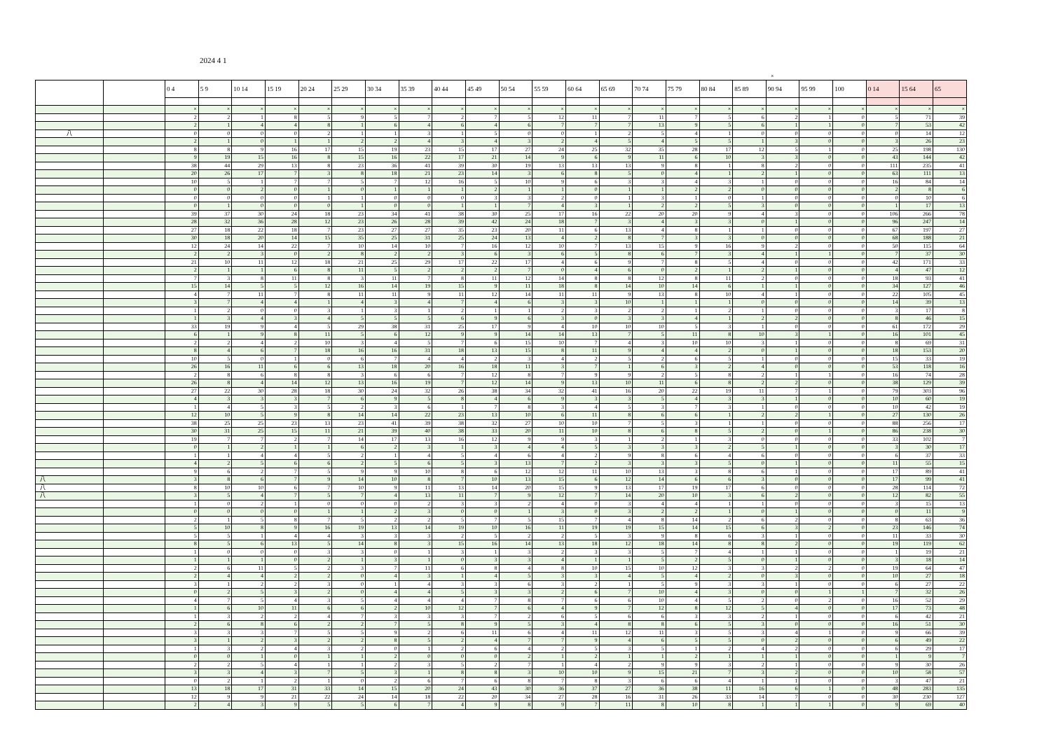2024 4 1
×
| | | 0 4 | 5 9 | 10 14 | 15 19 | 20 24 | 25 29 | 30 34 | 35 39 | 40 44 | 45 49 | 50 54 | 55 59 | 60 64 | 65 69 | 70 74 | 75 79 | 80 84 | 85 89 | 90 94 | 95 99 | 100 | 0 14 | 15 64 | 65 |
| --- | --- | --- | --- | --- | --- | --- | --- | --- | --- | --- | --- | --- | --- | --- | --- | --- | --- | --- | --- | --- | --- | --- | --- | --- | --- |
| | | × | × | × | × | × | × | × | × | × | × | × | × | × | × | × | × | × | × | × | × | × | × | × | × |
| | | 2 | 2 | 1 | 8 | 5 | 9 | 5 | 7 | 2 | 7 | 5 | 12 | 11 | 7 | 11 | 7 | 5 | 6 | 2 | 1 | 0 | 5 | 71 | 39 |
| | | 2 | 1 | 4 | 4 | 8 | 1 | 6 | 4 | 6 | 4 | 6 | 7 | 7 | 7 | 13 | 9 | 5 | 6 | 1 | 1 | 0 | 7 | 53 | 42 |
| 八 | | 0 | 0 | 0 | 0 | 2 | 1 | 1 | 3 | 1 | 5 | 0 | 0 | 1 | 2 | 5 | 4 | 1 | 0 | 0 | 0 | 0 | 0 | 14 | 12 |
| | | 2 | 1 | 0 | 1 | 1 | 2 | 2 | 4 | 3 | 4 | 3 | 2 | 4 | 5 | 4 | 5 | 5 | 1 | 3 | 0 | 0 | 3 | 26 | 23 |
| | | 8 | 8 | 9 | 16 | 17 | 15 | 19 | 23 | 15 | 17 | 27 | 24 | 25 | 32 | 35 | 28 | 17 | 12 | 5 | 1 | 0 | 25 | 198 | 130 |
| | | 9 | 19 | 15 | 16 | 8 | 15 | 16 | 22 | 17 | 21 | 14 | 9 | 6 | 9 | 11 | 6 | 10 | 3 | 3 | 0 | 0 | 43 | 144 | 42 |
| | | 38 | 44 | 29 | 13 | 8 | 23 | 36 | 41 | 39 | 30 | 19 | 13 | 13 | 13 | 9 | 8 | 1 | 8 | 2 | 0 | 0 | 111 | 235 | 41 |
| | | 20 | 26 | 17 | 7 | 3 | 8 | 18 | 21 | 23 | 14 | 3 | 6 | 8 | 5 | 0 | 4 | 1 | 2 | 1 | 0 | 0 | 63 | 111 | 13 |
| | | 10 | 5 | 1 | 7 | 7 | 5 | 7 | 12 | 16 | 5 | 10 | 9 | 6 | 3 | 3 | 4 | 3 | 1 | 0 | 0 | 0 | 16 | 84 | 14 |
| | | 0 | 0 | 2 | 0 | 1 | 0 | 1 | 1 | 1 | 2 | 1 | 1 | 0 | 1 | 1 | 2 | 2 | 0 | 0 | 0 | 0 | 2 | 8 | 6 |
| | | 0 | 0 | 0 | 0 | 1 | 1 | 0 | 0 | 0 | 3 | 3 | 2 | 0 | 1 | 3 | 1 | 0 | 1 | 0 | 0 | 0 | 0 | 10 | 6 |
| | | 0 | 1 | 0 | 0 | 0 | 1 | 0 | 0 | 1 | 1 | 7 | 4 | 3 | 1 | 2 | 2 | 5 | 3 | 0 | 0 | 0 | 1 | 17 | 13 |
| | | 39 | 37 | 30 | 24 | 18 | 23 | 34 | 41 | 38 | 30 | 25 | 17 | 16 | 22 | 20 | 20 | 9 | 4 | 3 | 0 | 0 | 106 | 266 | 78 |
| | | 28 | 32 | 36 | 28 | 12 | 23 | 26 | 28 | 39 | 42 | 24 | 18 | 7 | 3 | 4 | 3 | 3 | 0 | 1 | 0 | 0 | 96 | 247 | 14 |
| | | 27 | 18 | 22 | 18 | 7 | 23 | 27 | 27 | 35 | 23 | 20 | 11 | 6 | 13 | 4 | 8 | 1 | 1 | 0 | 0 | 0 | 67 | 197 | 27 |
| | | 30 | 18 | 20 | 14 | 15 | 35 | 25 | 31 | 25 | 24 | 13 | 4 | 2 | 8 | 7 | 3 | 3 | 0 | 0 | 0 | 0 | 68 | 188 | 21 |
| | | 12 | 24 | 14 | 22 | 7 | 10 | 14 | 10 | 7 | 16 | 12 | 10 | 7 | 13 | 15 | 9 | 16 | 9 | 2 | 0 | 0 | 50 | 115 | 64 |
| | | 2 | 2 | 3 | 0 | 2 | 8 | 2 | 2 | 3 | 6 | 3 | 6 | 5 | 8 | 6 | 7 | 3 | 4 | 1 | 1 | 0 | 7 | 37 | 30 |
| | | 21 | 10 | 11 | 12 | 18 | 21 | 25 | 29 | 17 | 22 | 17 | 4 | 6 | 9 | 7 | 8 | 5 | 4 | 0 | 0 | 0 | 42 | 171 | 33 |
| | | 2 | 1 | 1 | 6 | 8 | 11 | 5 | 2 | 2 | 2 | 7 | 0 | 4 | 6 | 0 | 2 | 1 | 2 | 1 | 0 | 0 | 4 | 47 | 12 |
| | | 7 | 3 | 8 | 11 | 8 | 3 | 11 | 7 | 8 | 11 | 12 | 14 | 8 | 8 | 12 | 8 | 11 | 2 | 0 | 0 | 0 | 18 | 93 | 41 |
| | | 15 | 14 | 5 | 5 | 12 | 16 | 14 | 19 | 15 | 9 | 11 | 18 | 8 | 14 | 10 | 14 | 6 | 1 | 1 | 0 | 0 | 34 | 127 | 46 |
| | | 4 | 7 | 11 | 7 | 8 | 11 | 11 | 9 | 11 | 12 | 14 | 11 | 11 | 9 | 13 | 8 | 10 | 4 | 1 | 0 | 0 | 22 | 105 | 45 |
| | | 3 | 7 | 4 | 4 | 1 | 4 | 3 | 4 | 7 | 4 | 6 | 3 | 3 | 10 | 1 | 1 | 1 | 0 | 0 | 0 | 0 | 14 | 39 | 13 |
| | | 1 | 2 | 0 | 0 | 3 | 1 | 3 | 1 | 2 | 1 | 1 | 2 | 3 | 2 | 2 | 1 | 2 | 1 | 0 | 0 | 0 | 3 | 17 | 8 |
| | | 1 | 3 | 4 | 3 | 4 | 5 | 5 | 5 | 6 | 9 | 6 | 3 | 0 | 3 | 3 | 4 | 1 | 2 | 2 | 0 | 0 | 8 | 46 | 15 |
| | | 33 | 19 | 9 | 4 | 5 | 29 | 38 | 31 | 25 | 17 | 9 | 4 | 10 | 10 | 10 | 5 | 3 | 1 | 0 | 0 | 0 | 61 | 172 | 29 |
| | | 6 | 1 | 9 | 8 | 11 | 5 | 6 | 12 | 9 | 9 | 14 | 14 | 13 | 7 | 5 | 11 | 8 | 10 | 3 | 1 | 0 | 16 | 101 | 45 |
| | | 2 | 2 | 4 | 2 | 10 | 3 | 4 | 5 | 7 | 6 | 15 | 10 | 7 | 4 | 3 | 10 | 10 | 3 | 1 | 0 | 0 | 8 | 69 | 31 |
| | | 8 | 4 | 6 | 7 | 18 | 16 | 16 | 31 | 18 | 13 | 15 | 8 | 11 | 9 | 4 | 4 | 2 | 0 | 1 | 0 | 0 | 18 | 153 | 20 |
| | | 10 | 5 | 0 | 1 | 0 | 6 | 7 | 4 | 4 | 2 | 3 | 4 | 2 | 5 | 2 | 6 | 5 | 1 | 0 | 0 | 0 | 15 | 33 | 19 |
| | | 26 | 16 | 11 | 6 | 6 | 13 | 18 | 20 | 16 | 18 | 11 | 3 | 7 | 1 | 6 | 3 | 2 | 4 | 0 | 0 | 0 | 53 | 118 | 16 |
| | | 2 | 8 | 6 | 8 | 8 | 3 | 6 | 6 | 7 | 12 | 8 | 7 | 9 | 9 | 2 | 5 | 8 | 2 | 1 | 1 | 0 | 16 | 74 | 28 |
| | | 26 | 8 | 4 | 14 | 12 | 13 | 16 | 19 | 7 | 12 | 14 | 9 | 13 | 10 | 11 | 6 | 8 | 2 | 2 | 0 | 0 | 38 | 129 | 39 |
| | | 27 | 22 | 30 | 28 | 18 | 30 | 24 | 32 | 26 | 38 | 34 | 32 | 41 | 16 | 20 | 22 | 19 | 11 | 7 | 1 | 0 | 79 | 303 | 96 |
| | | 4 | 3 | 3 | 3 | 7 | 6 | 9 | 5 | 8 | 4 | 6 | 9 | 3 | 3 | 5 | 4 | 3 | 3 | 1 | 0 | 0 | 10 | 60 | 19 |
| | | 1 | 4 | 5 | 3 | 5 | 2 | 3 | 6 | 1 | 7 | 8 | 3 | 4 | 5 | 3 | 7 | 3 | 1 | 0 | 0 | 0 | 10 | 42 | 19 |
| | | 12 | 10 | 5 | 9 | 8 | 14 | 14 | 22 | 23 | 13 | 10 | 6 | 11 | 8 | 6 | 6 | 1 | 2 | 2 | 1 | 0 | 27 | 130 | 26 |
| | | 38 | 25 | 25 | 23 | 13 | 23 | 41 | 39 | 38 | 32 | 27 | 10 | 10 | 7 | 5 | 3 | 1 | 1 | 0 | 0 | 0 | 88 | 256 | 17 |
| | | 30 | 31 | 25 | 15 | 11 | 21 | 39 | 40 | 38 | 33 | 20 | 11 | 10 | 8 | 6 | 8 | 5 | 2 | 0 | 1 | 0 | 86 | 238 | 30 |
| | | 19 | 7 | 7 | 2 | 7 | 14 | 17 | 13 | 16 | 12 | 9 | 9 | 3 | 1 | 2 | 1 | 3 | 0 | 0 | 0 | 0 | 33 | 102 | 7 |
| | | 0 | 1 | 2 | 1 | 1 | 6 | 2 | 3 | 1 | 3 | 4 | 4 | 5 | 3 | 3 | 3 | 2 | 5 | 1 | 0 | 0 | 3 | 30 | 17 |
| | | 1 | 1 | 4 | 4 | 5 | 2 | 1 | 4 | 5 | 4 | 6 | 4 | 2 | 9 | 8 | 6 | 4 | 6 | 0 | 0 | 0 | 6 | 37 | 33 |
| | | 4 | 2 | 5 | 6 | 6 | 2 | 5 | 6 | 5 | 3 | 13 | 7 | 2 | 3 | 3 | 3 | 5 | 0 | 1 | 0 | 0 | 11 | 55 | 15 |
| | | 9 | 6 | 2 | 7 | 5 | 9 | 9 | 10 | 8 | 6 | 12 | 12 | 11 | 10 | 13 | 3 | 8 | 6 | 1 | 0 | 0 | 17 | 89 | 41 |
| 八 | | 3 | 8 | 6 | 7 | 9 | 14 | 10 | 8 | 7 | 10 | 13 | 15 | 6 | 12 | 14 | 6 | 6 | 3 | 0 | 0 | 0 | 17 | 99 | 41 |
| 八 | | 8 | 10 | 10 | 6 | 7 | 10 | 9 | 11 | 13 | 14 | 20 | 15 | 9 | 13 | 17 | 19 | 17 | 6 | 0 | 0 | 0 | 28 | 114 | 72 |
| 八 | | 3 | 5 | 4 | 7 | 5 | 7 | 4 | 13 | 11 | 7 | 9 | 12 | 7 | 14 | 20 | 10 | 3 | 6 | 2 | 0 | 0 | 12 | 82 | 55 |
| | | 1 | 0 | 2 | 1 | 0 | 0 | 0 | 2 | 3 | 3 | 2 | 4 | 0 | 3 | 4 | 4 | 1 | 1 | 0 | 0 | 0 | 3 | 15 | 13 |
| | | 0 | 0 | 0 | 0 | 1 | 1 | 2 | 3 | 0 | 0 | 1 | 3 | 0 | 3 | 2 | 2 | 1 | 0 | 1 | 0 | 0 | 0 | 11 | 9 |
| | | 2 | 1 | 5 | 8 | 7 | 5 | 2 | 2 | 5 | 7 | 5 | 15 | 7 | 4 | 8 | 14 | 2 | 6 | 2 | 0 | 0 | 8 | 63 | 36 |
| | | 5 | 10 | 8 | 9 | 16 | 19 | 13 | 14 | 19 | 10 | 16 | 11 | 19 | 19 | 15 | 14 | 15 | 6 | 3 | 2 | 0 | 23 | 146 | 74 |
| | | 5 | 5 | 1 | 4 | 4 | 3 | 3 | 3 | 2 | 5 | 2 | 2 | 5 | 3 | 9 | 8 | 6 | 3 | 1 | 0 | 0 | 11 | 33 | 30 |
| | | 8 | 5 | 6 | 13 | 5 | 14 | 8 | 3 | 15 | 16 | 14 | 13 | 18 | 12 | 18 | 14 | 8 | 8 | 2 | 0 | 0 | 19 | 119 | 62 |
| | | 1 | 0 | 0 | 0 | 3 | 3 | 0 | 1 | 3 | 1 | 3 | 2 | 3 | 3 | 5 | 7 | 4 | 1 | 1 | 0 | 0 | 1 | 19 | 21 |
| | | 1 | 1 | 1 | 0 | 2 | 1 | 3 | 1 | 0 | 3 | 3 | 4 | 1 | 1 | 5 | 2 | 5 | 0 | 1 | 0 | 0 | 3 | 18 | 14 |
| | | 2 | 6 | 11 | 5 | 2 | 3 | 7 | 11 | 6 | 8 | 4 | 8 | 10 | 15 | 10 | 12 | 3 | 3 | 2 | 2 | 0 | 19 | 64 | 47 |
| | | 2 | 4 | 4 | 2 | 2 | 0 | 4 | 3 | 1 | 4 | 5 | 3 | 3 | 4 | 5 | 4 | 2 | 0 | 3 | 0 | 0 | 10 | 27 | 18 |
| | | 3 | 1 | 2 | 2 | 3 | 0 | 1 | 4 | 3 | 3 | 6 | 3 | 2 | 1 | 5 | 9 | 3 | 3 | 1 | 0 | 0 | 6 | 27 | 22 |
| | | 0 | 2 | 5 | 3 | 2 | 0 | 4 | 4 | 5 | 3 | 3 | 2 | 6 | 7 | 10 | 4 | 3 | 0 | 0 | 1 | 1 | 7 | 32 | 26 |
| | | 4 | 7 | 5 | 4 | 3 | 5 | 4 | 4 | 4 | 7 | 8 | 7 | 6 | 6 | 10 | 4 | 5 | 2 | 0 | 2 | 0 | 16 | 52 | 29 |
| | | 1 | 6 | 10 | 11 | 6 | 6 | 2 | 10 | 12 | 7 | 6 | 4 | 9 | 7 | 12 | 8 | 12 | 5 | 4 | 0 | 0 | 17 | 73 | 48 |
| | | 1 | 3 | 2 | 2 | 4 | 7 | 3 | 3 | 3 | 7 | 2 | 6 | 5 | 6 | 6 | 3 | 3 | 2 | 1 | 0 | 0 | 6 | 42 | 21 |
| | | 2 | 6 | 8 | 6 | 2 | 2 | 7 | 5 | 8 | 9 | 5 | 3 | 4 | 8 | 8 | 6 | 5 | 3 | 0 | 0 | 0 | 16 | 51 | 30 |
| | | 3 | 3 | 3 | 7 | 5 | 5 | 9 | 2 | 6 | 11 | 6 | 4 | 11 | 12 | 11 | 3 | 5 | 3 | 4 | 1 | 0 | 9 | 66 | 39 |
| | | 3 | 1 | 2 | 3 | 2 | 2 | 8 | 5 | 2 | 4 | 7 | 7 | 9 | 4 | 6 | 5 | 5 | 0 | 2 | 0 | 0 | 6 | 49 | 22 |
| | | 1 | 3 | 2 | 4 | 3 | 2 | 0 | 1 | 2 | 6 | 4 | 2 | 5 | 3 | 5 | 1 | 2 | 4 | 2 | 0 | 0 | 6 | 29 | 17 |
| | | 0 | 0 | 1 | 0 | 1 | 1 | 2 | 0 | 0 | 0 | 2 | 1 | 2 | 1 | 1 | 2 | 1 | 1 | 1 | 0 | 0 | 1 | 9 | 7 |
| | | 2 | 2 | 5 | 4 | 1 | 1 | 2 | 3 | 5 | 2 | 7 | 1 | 4 | 2 | 9 | 9 | 3 | 2 | 1 | 0 | 0 | 9 | 30 | 26 |
| | | 3 | 3 | 4 | 3 | 7 | 5 | 3 | 1 | 8 | 8 | 3 | 10 | 10 | 9 | 15 | 21 | 7 | 3 | 2 | 0 | 0 | 10 | 58 | 57 |
| | | 0 | 2 | 1 | 2 | 1 | 0 | 2 | 6 | 7 | 6 | 8 | 7 | 8 | 3 | 6 | 6 | 4 | 1 | 1 | 0 | 0 | 3 | 47 | 21 |
| | | 13 | 18 | 17 | 31 | 33 | 14 | 15 | 20 | 24 | 43 | 30 | 36 | 37 | 27 | 36 | 38 | 11 | 16 | 6 | 1 | 0 | 48 | 283 | 135 |
| | | 12 | 9 | 9 | 21 | 22 | 24 | 14 | 18 | 22 | 20 | 34 | 27 | 28 | 16 | 31 | 26 | 33 | 14 | 7 | 0 | 0 | 30 | 230 | 127 |
| | | 2 | 4 | 3 | 9 | 5 | 5 | 6 | 7 | 4 | 9 | 8 | 9 | 7 | 11 | 8 | 10 | 8 | 1 | 1 | 1 | 0 | 9 | 69 | 40 |